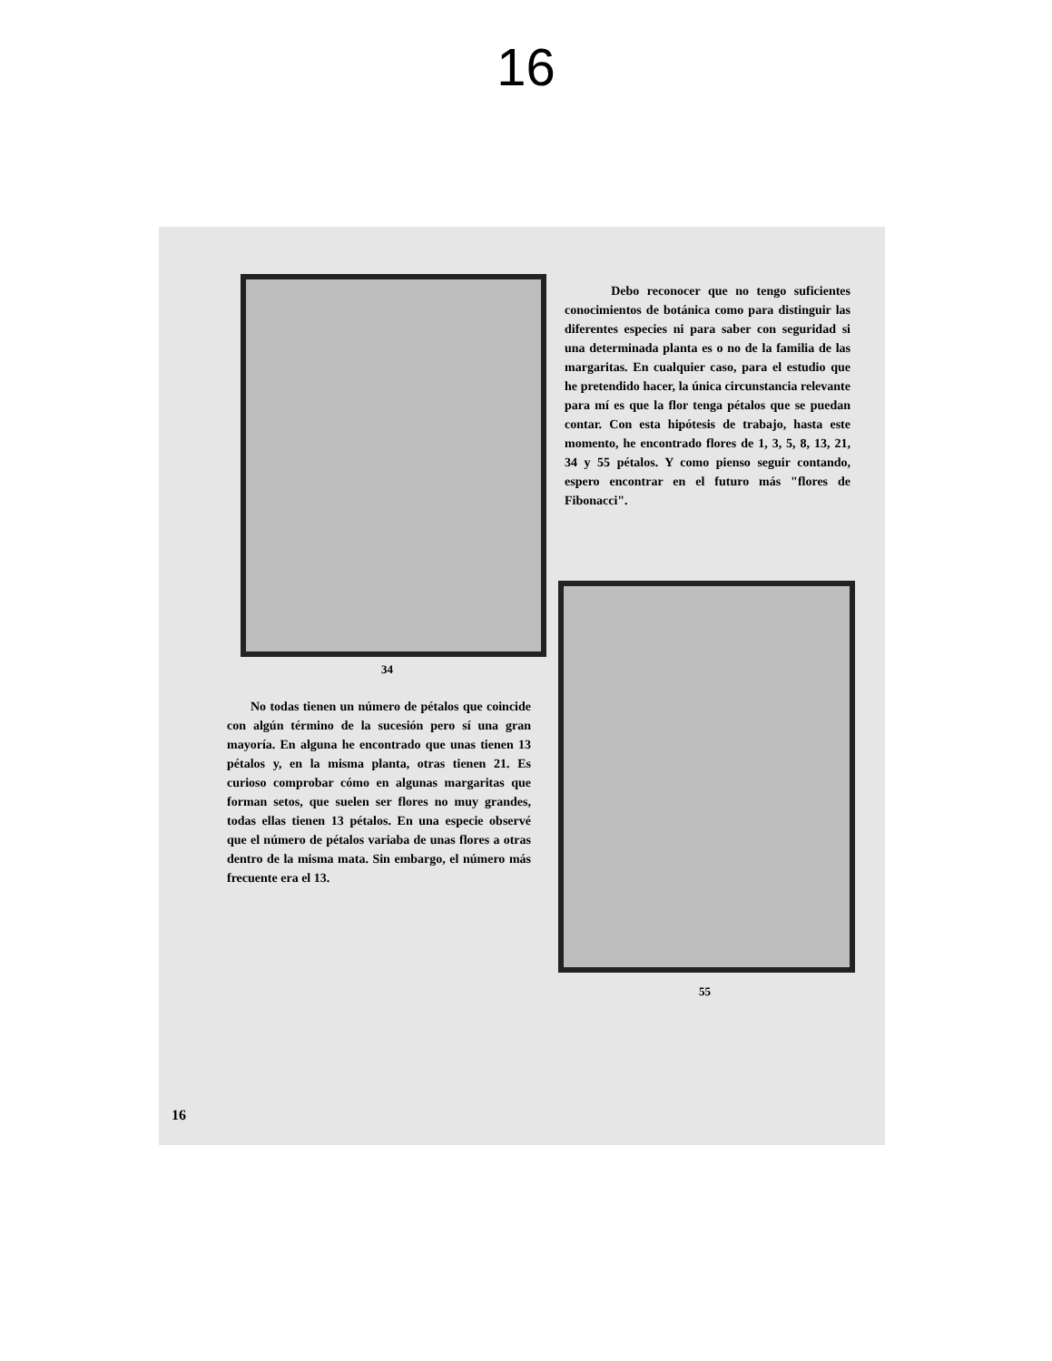16
34
Debo reconocer que no tengo suficientes conocimientos de botánica como para distinguir las diferentes especies ni para saber con seguridad si una determinada planta es o no de la familia de las margaritas. En cualquier caso, para el estudio que he pretendido hacer, la única circunstancia relevante para mí es que la flor tenga pétalos que se puedan contar. Con esta hipótesis de trabajo, hasta este momento, he encontrado flores de 1, 3, 5, 8, 13, 21, 34 y 55 pétalos. Y como pienso seguir contando, espero encontrar en el futuro más "flores de Fibonacci".
No todas tienen un número de pétalos que coincide con algún término de la sucesión pero sí una gran mayoría. En alguna he encontrado que unas tienen 13 pétalos y, en la misma planta, otras tienen 21. Es curioso comprobar cómo en algunas margaritas que forman setos, que suelen ser flores no muy grandes, todas ellas tienen 13 pétalos. En una especie observé que el número de pétalos variaba de unas flores a otras dentro de la misma mata. Sin embargo, el número más frecuente era el 13.
55
16